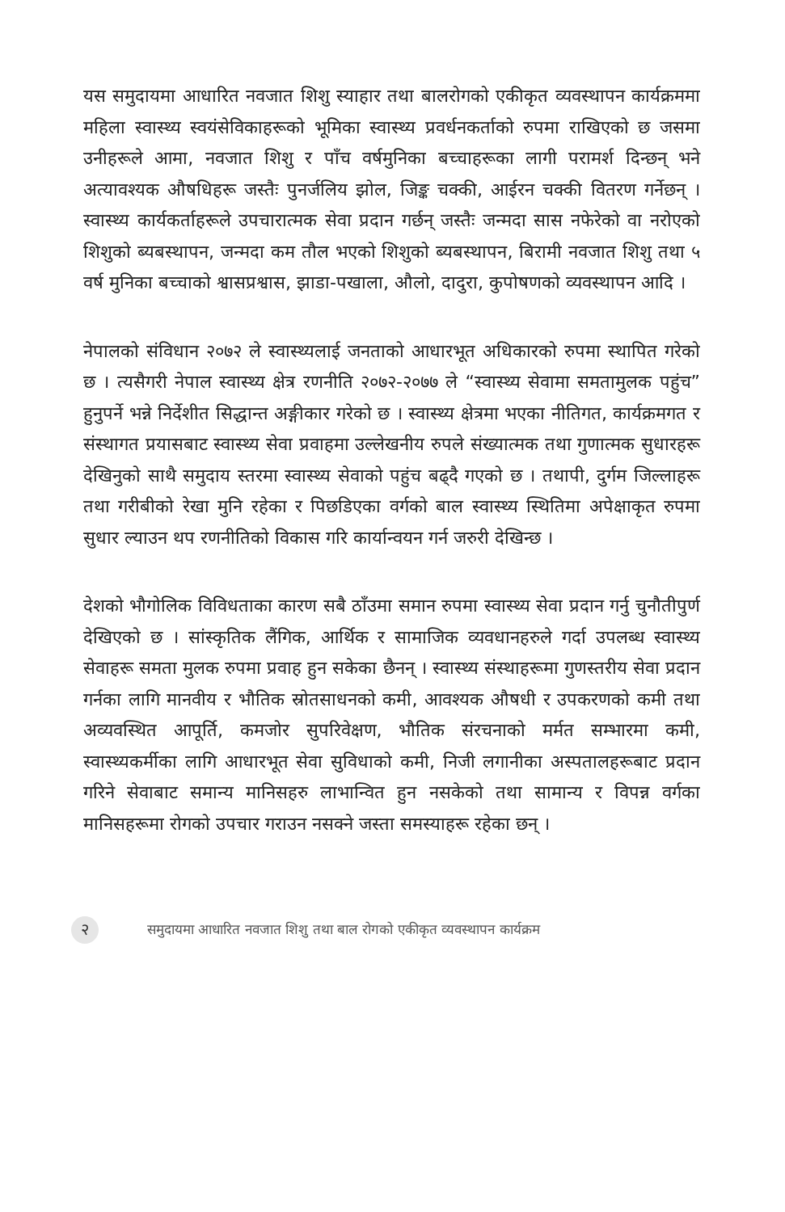यस समुदायमा आधारित नवजात शिशु स्याहार तथा बालरोगको एकीकृत व्यवस्थापन कार्यक्रममा महिला स्वास्थ्य स्वयंसेविकाहरूको भूमिका स्वास्थ्य प्रवर्धनकर्ताको रुपमा राखिएको छ जसमा उनीहरूले आमा, नवजात शिशु र पाँच वर्षमुनिका बच्चाहरूका लागी परामर्श दिन्छन् भने अत्यावश्यक औषधिहरू जस्तैः पुनर्जलिय झोल, जिङ्क चक्की, आईरन चक्की वितरण गर्नेछन् । स्वास्थ्य कार्यकर्ताहरूले उपचारात्मक सेवा प्रदान गर्छन् जस्तैः जन्मदा सास नफेरेको वा नरोएको शिशुको ब्यबस्थापन, जन्मदा कम तौल भएको शिशुको ब्यबस्थापन, बिरामी नवजात शिशु तथा ५ वर्ष मुनिका बच्चाको श्वासप्रश्वास, झाडा-पखाला, औलो, दादुरा, कुपोषणको व्यवस्थापन आदि ।
नेपालको संविधान २०७२ ले स्वास्थ्यलाई जनताको आधारभूत अधिकारको रुपमा स्थापित गरेको छ । त्यसैगरी नेपाल स्वास्थ्य क्षेत्र रणनीति २०७२-२०७७ ले “स्वास्थ्य सेवामा समतामुलक पहुंच” हुनुपर्ने भन्ने निर्देशीत सिद्धान्त अङ्गीकार गरेको छ । स्वास्थ्य क्षेत्रमा भएका नीतिगत, कार्यक्रमगत र संस्थागत प्रयासबाट स्वास्थ्य सेवा प्रवाहमा उल्लेखनीय रुपले संख्यात्मक तथा गुणात्मक सुधारहरू देखिनुको साथै समुदाय स्तरमा स्वास्थ्य सेवाको पहुंच बढ्दै गएको छ । तथापी, दुर्गम जिल्लाहरू तथा गरीबीको रेखा मुनि रहेका र पिछडिएका वर्गको बाल स्वास्थ्य स्थितिमा अपेक्षाकृत रुपमा सुधार ल्याउन थप रणनीतिको विकास गरि कार्यान्वयन गर्न जरुरी देखिन्छ ।
देशको भौगोलिक विविधताका कारण सबै ठाँउमा समान रुपमा स्वास्थ्य सेवा प्रदान गर्नु चुनौतीपुर्ण देखिएको छ । सांस्कृतिक लैंगिक, आर्थिक र सामाजिक व्यवधानहरुले गर्दा उपलब्ध स्वास्थ्य सेवाहरू समता मुलक रुपमा प्रवाह हुन सकेका छैनन् । स्वास्थ्य संस्थाहरूमा गुणस्तरीय सेवा प्रदान गर्नका लागि मानवीय र भौतिक स्रोतसाधनको कमी, आवश्यक औषधी र उपकरणको कमी तथा अव्यवस्थित आपूर्ति, कमजोर सुपरिवेक्षण, भौतिक संरचनाको मर्मत सम्भारमा कमी, स्वास्थ्यकर्मीका लागि आधारभूत सेवा सुविधाको कमी, निजी लगानीका अस्पतालहरूबाट प्रदान गरिने सेवाबाट समान्य मानिसहरु लाभान्वित हुन नसकेको तथा सामान्य र विपन्न वर्गका मानिसहरूमा रोगको उपचार गराउन नसक्ने जस्ता समस्याहरू रहेका छन् ।
२
समुदायमा आधारित नवजात शिशु तथा बाल रोगको एकीकृत व्यवस्थापन कार्यक्रम